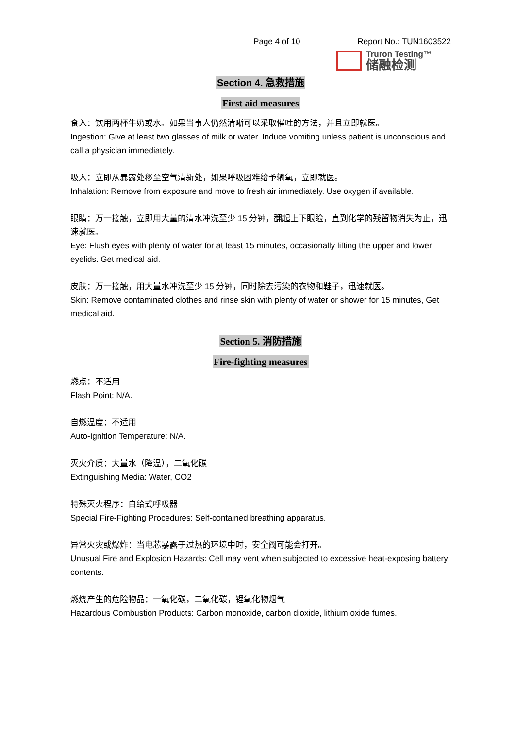Page 4 of 10 Report No.: TUN1603522
Truron Testing™
储融检测
Section 4. 急救措施
First aid measures
食入：饮用两杯牛奶或水。如果当事人仍然清晰可以采取催吐的方法，并且立即就医。
Ingestion: Give at least two glasses of milk or water. Induce vomiting unless patient is unconscious and call a physician immediately.
吸入：立即从暴露处移至空气清新处，如果呼吸困难给予输氧，立即就医。
Inhalation: Remove from exposure and move to fresh air immediately. Use oxygen if available.
眼睛：万一接触，立即用大量的清水冲洗至少 15 分钟，翻起上下眼睑，直到化学的残留物消失为止，迅速就医。
Eye: Flush eyes with plenty of water for at least 15 minutes, occasionally lifting the upper and lower eyelids. Get medical aid.
皮肤：万一接触，用大量水冲洗至少 15 分钟，同时除去污染的衣物和鞋子，迅速就医。
Skin: Remove contaminated clothes and rinse skin with plenty of water or shower for 15 minutes, Get medical aid.
Section 5. 消防措施
Fire-fighting measures
燃点：不适用
Flash Point: N/A.
自燃温度：不适用
Auto-Ignition Temperature: N/A.
灭火介质：大量水（降温），二氧化碳
Extinguishing Media: Water, CO2
特殊灭火程序：自给式呼吸器
Special Fire-Fighting Procedures: Self-contained breathing apparatus.
异常火灾或爆炸：当电芯暴露于过热的环境中时，安全阀可能会打开。
Unusual Fire and Explosion Hazards: Cell may vent when subjected to excessive heat-exposing battery contents.
燃烧产生的危险物品：一氧化碳，二氧化碳，锂氧化物烟气
Hazardous Combustion Products: Carbon monoxide, carbon dioxide, lithium oxide fumes.